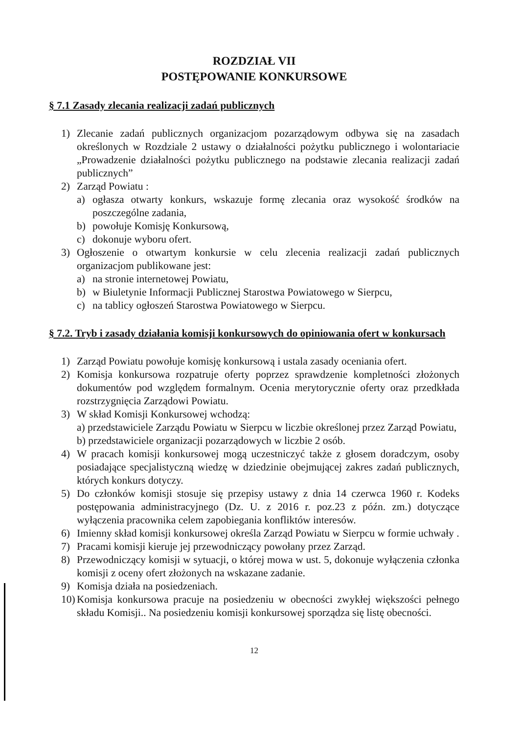ROZDZIAŁ VII
POSTĘPOWANIE KONKURSOWE
§ 7.1 Zasady zlecania realizacji zadań publicznych
1) Zlecanie zadań publicznych organizacjom pozarządowym odbywa się na zasadach określonych w Rozdziale 2 ustawy o działalności pożytku publicznego i wolontariacie „Prowadzenie działalności pożytku publicznego na podstawie zlecania realizacji zadań publicznych”
2) Zarząd Powiatu :
a) ogłasza otwarty konkurs, wskazuje formę zlecania oraz wysokość środków na poszczególne zadania,
b) powołuje Komisję Konkursową,
c) dokonuje wyboru ofert.
3) Ogłoszenie o otwartym konkursie w celu zlecenia realizacji zadań publicznych organizacjom publikowane jest:
a) na stronie internetowej Powiatu,
b) w Biuletynie Informacji Publicznej Starostwa Powiatowego w Sierpcu,
c) na tablicy ogłoszeń Starostwa Powiatowego w Sierpcu.
§ 7.2. Tryb i zasady działania komisji konkursowych do opiniowania ofert w konkursach
1) Zarząd Powiatu powołuje komisję konkursową i ustala zasady oceniania ofert.
2) Komisja konkursowa rozpatruje oferty poprzez sprawdzenie kompletności złożonych dokumentów pod względem formalnym. Ocenia merytorycznie oferty oraz przedkłada rozstrzygnięcia Zarządowi Powiatu.
3) W skład Komisji Konkursowej wchodzą:
a) przedstawiciele Zarządu Powiatu w Sierpcu w liczbie określonej przez Zarząd Powiatu,
b) przedstawiciele organizacji pozarządowych w liczbie 2 osób.
4) W pracach komisji konkursowej mogą uczestniczyć także z głosem doradczym, osoby posiadające specjalistyczną wiedzę w dziedzinie obejmującej zakres zadań publicznych, których konkurs dotyczy.
5) Do członków komisji stosuje się przepisy ustawy z dnia 14 czerwca 1960 r. Kodeks postępowania administracyjnego (Dz. U. z 2016 r. poz.23 z późn. zm.) dotyczące wyłączenia pracownika celem zapobiegania konfliktów interesów.
6) Imienny skład komisji konkursowej określa Zarząd Powiatu w Sierpcu w formie uchwały .
7) Pracami komisji kieruje jej przewodniczący powołany przez Zarząd.
8) Przewodniczący komisji w sytuacji, o której mowa w ust. 5, dokonuje wyłączenia członka komisji z oceny ofert złożonych na wskazane zadanie.
9) Komisja działa na posiedzeniach.
10) Komisja konkursowa pracuje na posiedzeniu w obecności zwykłej większości pełnego składu Komisji.. Na posiedzeniu komisji konkursowej sporządza się listę obecności.
12